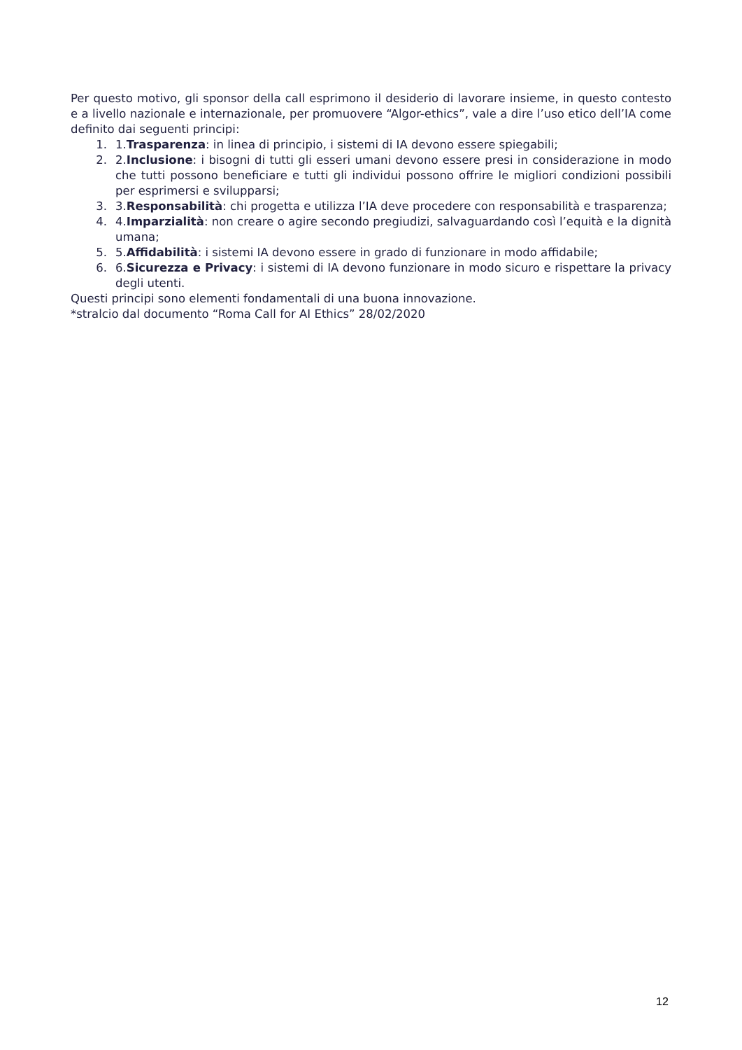Per questo motivo, gli sponsor della call esprimono il desiderio di lavorare insieme, in questo contesto e a livello nazionale e internazionale, per promuovere “Algor-ethics”, vale a dire l’uso etico dell’IA come definito dai seguenti principi:
1. 1.Trasparenza: in linea di principio, i sistemi di IA devono essere spiegabili;
2. 2.Inclusione: i bisogni di tutti gli esseri umani devono essere presi in considerazione in modo che tutti possono beneficiare e tutti gli individui possono offrire le migliori condizioni possibili per esprimersi e svilupparsi;
3. 3.Responsabilità: chi progetta e utilizza l’IA deve procedere con responsabilità e trasparenza;
4. 4.Imparzialità: non creare o agire secondo pregiudizi, salvaguardando così l’equità e la dignità umana;
5. 5.Affidabilità: i sistemi IA devono essere in grado di funzionare in modo affidabile;
6. 6.Sicurezza e Privacy: i sistemi di IA devono funzionare in modo sicuro e rispettare la privacy degli utenti.
Questi principi sono elementi fondamentali di una buona innovazione.
*stralcio dal documento “Roma Call for AI Ethics” 28/02/2020
12